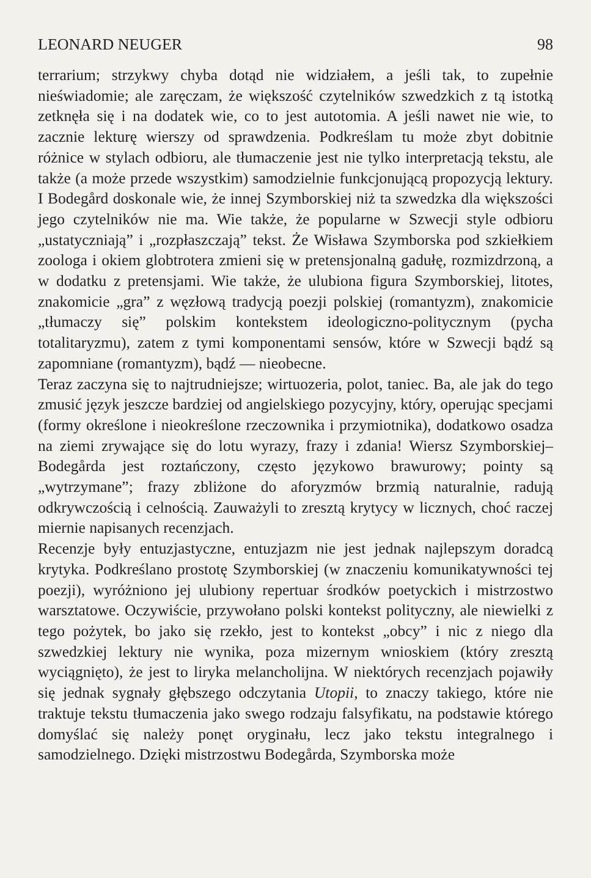LEONARD NEUGER 98
terrarium; strzykwy chyba dotąd nie widziałem, a jeśli tak, to zupełnie nieświadomie; ale zaręczam, że większość czytelników szwedzkich z tą istotką zetknęła się i na dodatek wie, co to jest autotomia. A jeśli nawet nie wie, to zacznie lekturę wierszy od sprawdzenia. Podkreślam tu może zbyt dobitnie różnice w stylach odbioru, ale tłumaczenie jest nie tylko interpretacją tekstu, ale także (a może przede wszystkim) samodzielnie funkcjonującą propozycją lektury. I Bodegård doskonale wie, że innej Szymborskiej niż ta szwedzka dla większości jego czytelników nie ma. Wie także, że popularne w Szwecji style odbioru „ustatyczniają” i „rozpłaszczają” tekst. Że Wisława Szymborska pod szkiełkiem zoologa i okiem globtrotera zmieni się w pretensjonalną gadułę, rozmizdrzoną, a w dodatku z pretensjami. Wie także, że ulubiona figura Szymborskiej, litotes, znakomicie „gra” z węzłową tradycją poezji polskiej (romantyzm), znakomicie „tłumaczy się” polskim kontekstem ideologiczno-politycznym (pycha totalitaryzmu), zatem z tymi komponentami sensów, które w Szwecji bądź są zapomniane (romantyzm), bądź — nieobecne.
Teraz zaczyna się to najtrudniejsze; wirtuozeria, polot, taniec. Ba, ale jak do tego zmusić język jeszcze bardziej od angielskiego pozycyjny, który, operując specjami (formy określone i nieokreślone rzeczownika i przymiotnika), dodatkowo osadza na ziemi zrywające się do lotu wyrazy, frazy i zdania! Wiersz Szymborskiej–Bodegårda jest roztańczony, często językowo brawurowy; pointy są „wytrzymane”; frazy zbliżone do aforyzmów brzmią naturalnie, radują odkrywczością i celnością. Zauważyli to zresztą krytycy w licznych, choć raczej miernie napisanych recenzjach.
Recenzje były entuzjastyczne, entuzjazm nie jest jednak najlepszym doradcą krytyka. Podkreślano prostotę Szymborskiej (w znaczeniu komunikatywności tej poezji), wyróżniono jej ulubiony repertuar środków poetyckich i mistrzostwo warsztatowe. Oczywiście, przywołano polski kontekst polityczny, ale niewielki z tego pożytek, bo jako się rzekło, jest to kontekst „obcy” i nic z niego dla szwedzkiej lektury nie wynika, poza mizernym wnioskiem (który zresztą wyciągnięto), że jest to liryka melancholijna. W niektórych recenzjach pojawiły się jednak sygnały głębszego odczytania Utopii, to znaczy takiego, które nie traktuje tekstu tłumaczenia jako swego rodzaju falsyfikatu, na podstawie którego domyślać się należy ponęt oryginału, lecz jako tekstu integralnego i samodzielnego. Dzięki mistrzostwu Bodegårda, Szymborska może